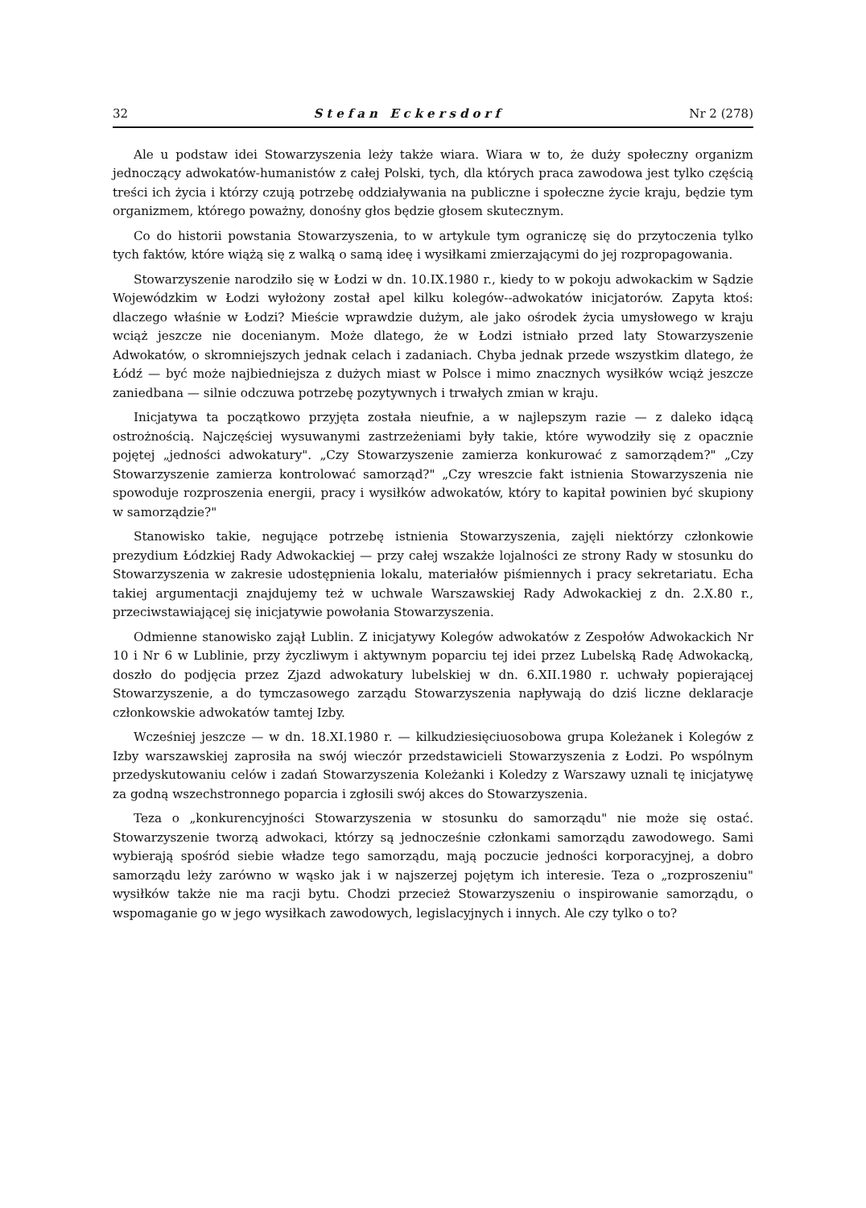32 Stefan Eckersdorf Nr 2 (278)
Ale u podstaw idei Stowarzyszenia leży także wiara. Wiara w to, że duży społeczny organizm jednoczący adwokatów-humanistów z całej Polski, tych, dla których praca zawodowa jest tylko częścią treści ich życia i którzy czują potrzebę oddziaływania na publiczne i społeczne życie kraju, będzie tym organizmem, którego poważny, donośny głos będzie głosem skutecznym.
Co do historii powstania Stowarzyszenia, to w artykule tym ograniczę się do przytoczenia tylko tych faktów, które wiążą się z walką o samą ideę i wysiłkami zmierzającymi do jej rozpropagowania.
Stowarzyszenie narodziło się w Łodzi w dn. 10.IX.1980 r., kiedy to w pokoju adwokackim w Sądzie Wojewódzkim w Łodzi wyłożony został apel kilku kolegów--adwokatów inicjatorów. Zapyta ktoś: dlaczego właśnie w Łodzi? Mieście wprawdzie dużym, ale jako ośrodek życia umysłowego w kraju wciąż jeszcze nie docenianym. Może dlatego, że w Łodzi istniało przed laty Stowarzyszenie Adwokatów, o skromniejszych jednak celach i zadaniach. Chyba jednak przede wszystkim dlatego, że Łódź — być może najbiedniejsza z dużych miast w Polsce i mimo znacznych wysiłków wciąż jeszcze zaniedbana — silnie odczuwa potrzebę pozytywnych i trwałych zmian w kraju.
Inicjatywa ta początkowo przyjęta została nieufnie, a w najlepszym razie — z daleko idącą ostrożnością. Najczęściej wysuwanymi zastrzeżeniami były takie, które wywodziły się z opacznie pojętej „jedności adwokatury". „Czy Stowarzyszenie zamierza konkurować z samorządem?" „Czy Stowarzyszenie zamierza kontrolować samorząd?" „Czy wreszcie fakt istnienia Stowarzyszenia nie spowoduje rozproszenia energii, pracy i wysiłków adwokatów, który to kapitał powinien być skupiony w samorządzie?"
Stanowisko takie, negujące potrzebę istnienia Stowarzyszenia, zajęli niektórzy członkowie prezydium Łódzkiej Rady Adwokackiej — przy całej wszakże lojalności ze strony Rady w stosunku do Stowarzyszenia w zakresie udostępnienia lokalu, materiałów piśmiennych i pracy sekretariatu. Echa takiej argumentacji znajdujemy też w uchwale Warszawskiej Rady Adwokackiej z dn. 2.X.80 r., przeciwstawiającej się inicjatywie powołania Stowarzyszenia.
Odmienne stanowisko zajął Lublin. Z inicjatywy Kolegów adwokatów z Zespołów Adwokackich Nr 10 i Nr 6 w Lublinie, przy życzliwym i aktywnym poparciu tej idei przez Lubelską Radę Adwokacką, doszło do podjęcia przez Zjazd adwokatury lubelskiej w dn. 6.XII.1980 r. uchwały popierającej Stowarzyszenie, a do tymczasowego zarządu Stowarzyszenia napływają do dziś liczne deklaracje członkowskie adwokatów tamtej Izby.
Wcześniej jeszcze — w dn. 18.XI.1980 r. — kilkudziesięciuosobowa grupa Koleżanek i Kolegów z Izby warszawskiej zaprosiła na swój wieczór przedstawicieli Stowarzyszenia z Łodzi. Po wspólnym przedyskutowaniu celów i zadań Stowarzyszenia Koleżanki i Koledzy z Warszawy uznali tę inicjatywę za godną wszechstronnego poparcia i zgłosili swój akces do Stowarzyszenia.
Teza o „konkurencyjności Stowarzyszenia w stosunku do samorządu" nie może się ostać. Stowarzyszenie tworzą adwokaci, którzy są jednocześnie członkami samorządu zawodowego. Sami wybierają spośród siebie władze tego samorządu, mają poczucie jedności korporacyjnej, a dobro samorządu leży zarówno w wąsko jak i w najszerzej pojętym ich interesie. Teza o „rozproszeniu" wysiłków także nie ma racji bytu. Chodzi przecież Stowarzyszeniu o inspirowanie samorządu, o wspomaganie go w jego wysiłkach zawodowych, legislacyjnych i innych. Ale czy tylko o to?